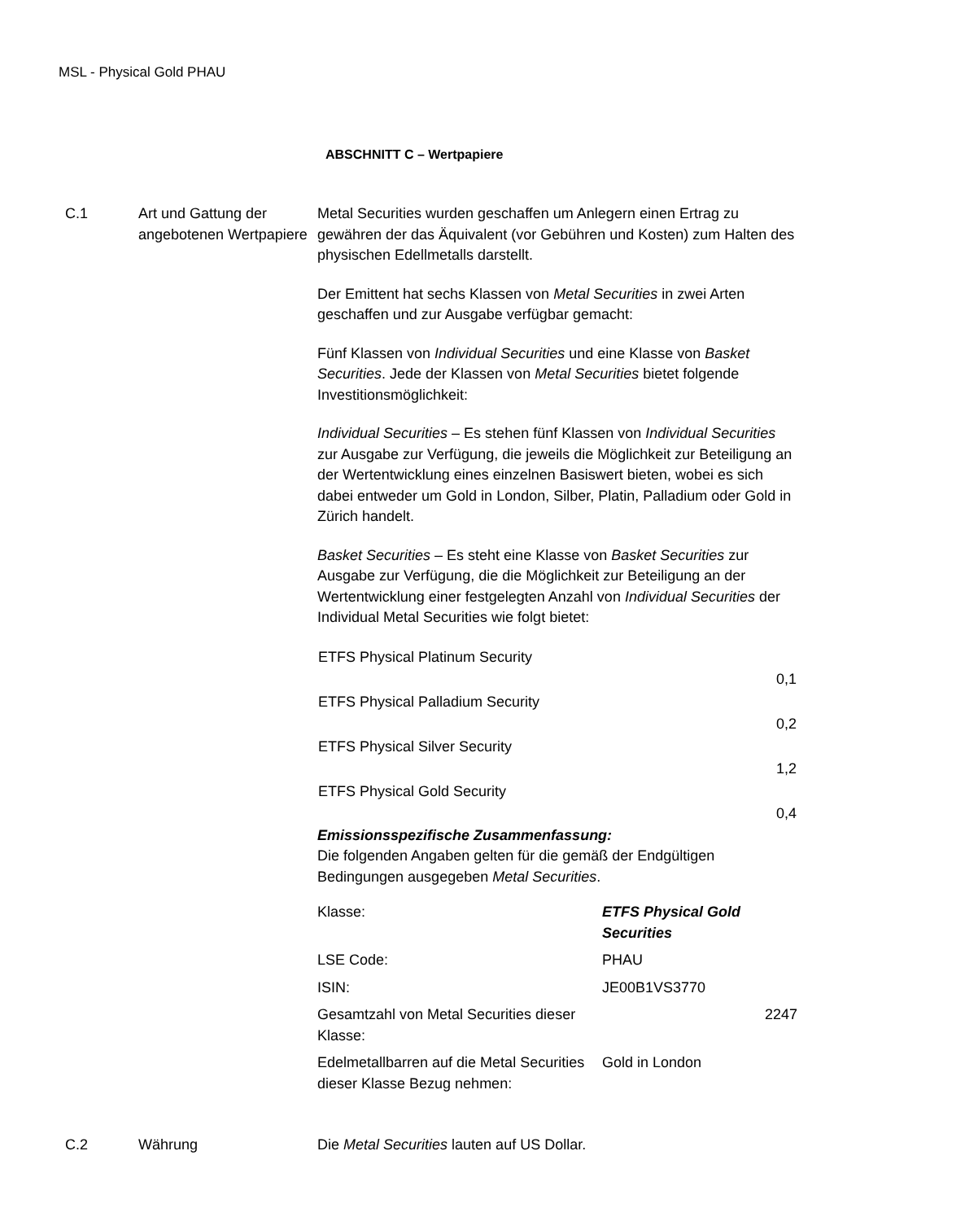MSL - Physical Gold PHAU
ABSCHNITT C – Wertpapiere
C.1 Art und Gattung der angebotenen Wertpapiere
Metal Securities wurden geschaffen um Anlegern einen Ertrag zu gewähren der das Äquivalent (vor Gebühren und Kosten) zum Halten des physischen Edellmetalls darstellt.
Der Emittent hat sechs Klassen von Metal Securities in zwei Arten geschaffen und zur Ausgabe verfügbar gemacht:
Fünf Klassen von Individual Securities und eine Klasse von Basket Securities. Jede der Klassen von Metal Securities bietet folgende Investitionsmöglichkeit:
Individual Securities – Es stehen fünf Klassen von Individual Securities zur Ausgabe zur Verfügung, die jeweils die Möglichkeit zur Beteiligung an der Wertentwicklung eines einzelnen Basiswert bieten, wobei es sich dabei entweder um Gold in London, Silber, Platin, Palladium oder Gold in Zürich handelt.
Basket Securities – Es steht eine Klasse von Basket Securities zur Ausgabe zur Verfügung, die die Möglichkeit zur Beteiligung an der Wertentwicklung einer festgelegten Anzahl von Individual Securities der Individual Metal Securities wie folgt bietet:
| ETFS Physical Platinum Security | |
| | 0,1 |
| ETFS Physical Palladium Security | |
| | 0,2 |
| ETFS Physical Silver Security | |
| | 1,2 |
| ETFS Physical Gold Security | |
| | 0,4 |
Emissionsspezifische Zusammenfassung:
Die folgenden Angaben gelten für die gemäß der Endgültigen Bedingungen ausgegeben Metal Securities.
| Klasse: | ETFS Physical Gold Securities | |
| LSE Code: | PHAU | |
| ISIN: | JE00B1VS3770 | |
| Gesamtzahl von Metal Securities dieser Klasse: | | 2247 |
| Edelmetallbarren auf die Metal Securities dieser Klasse Bezug nehmen: | Gold in London | |
C.2 Währung Die Metal Securities lauten auf US Dollar.